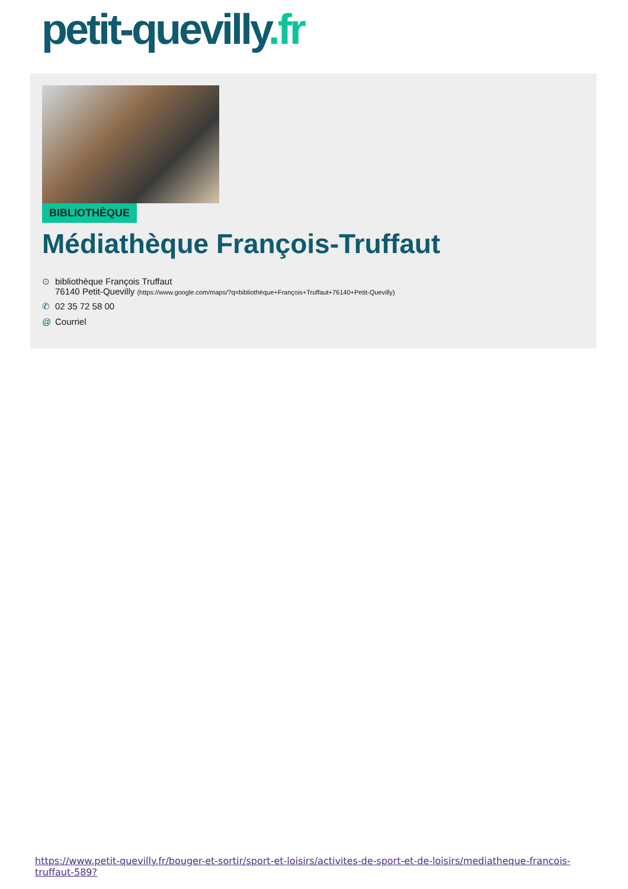petit-quevilly.fr
BIBLIOTHÈQUE
Médiathèque François-Truffaut
⊙ bibliothèque François Truffaut
76140 Petit-Quevilly (https://www.google.com/maps/?q=bibliothèque+François+Truffaut+76140+Petit-Quevilly)
✆ 02 35 72 58 00
@ Courriel
https://www.petit-quevilly.fr/bouger-et-sortir/sport-et-loisirs/activites-de-sport-et-de-loisirs/mediatheque-francois-truffaut-589?